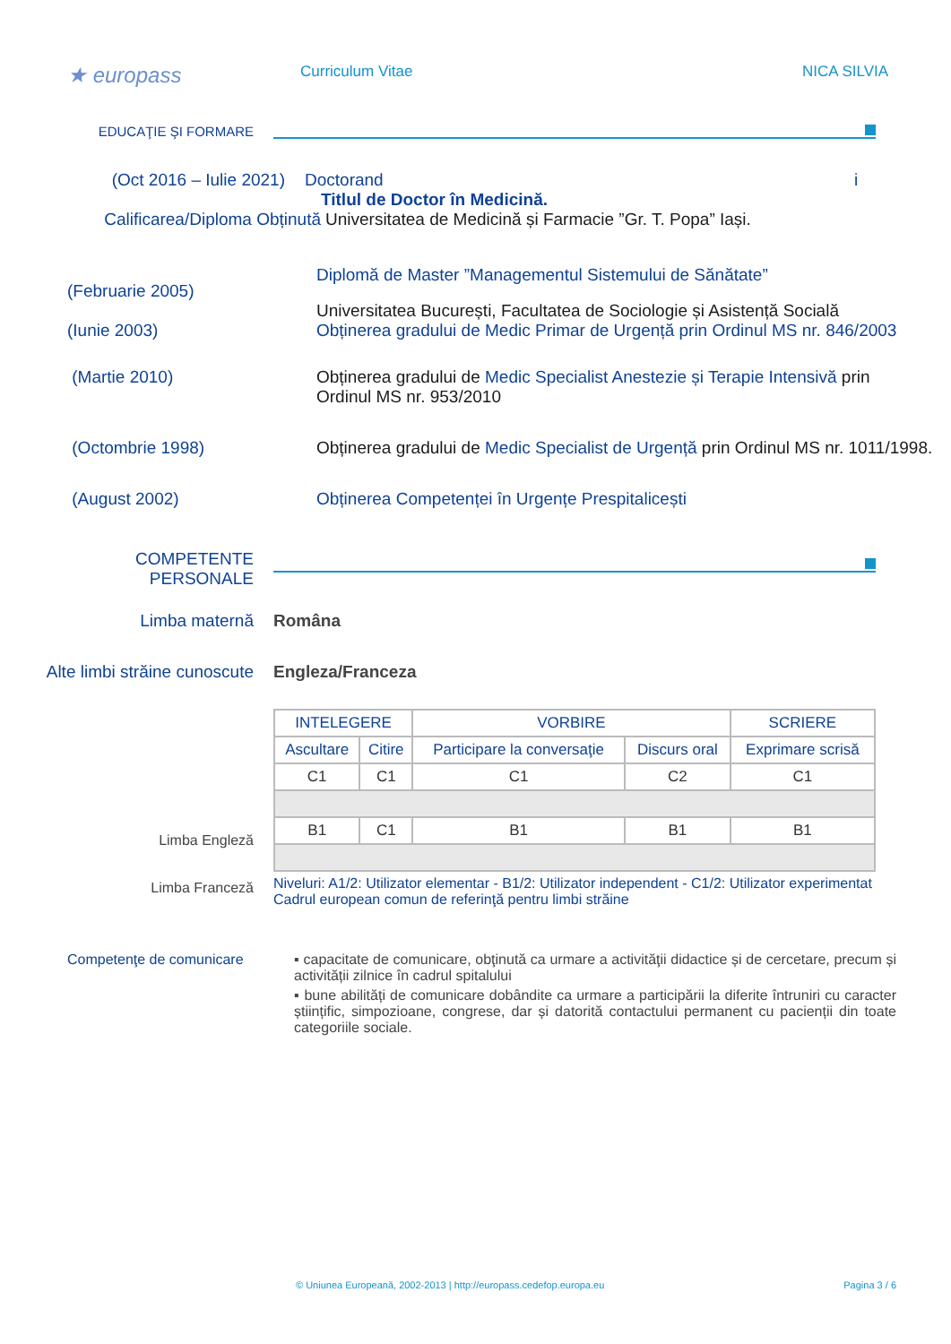★ europass
Curriculum Vitae NICA SILVIA
EDUCAŢIE ŞI FORMARE
(Oct 2016 – Iulie 2021) Doctorand i
Titlul de Doctor în Medicină.
Calificarea/Diploma Obținută Universitatea de Medicină și Farmacie ”Gr. T. Popa” Iași.
(Februarie 2005)
Diplomă de Master ”Managementul Sistemului de Sănătate”
Universitatea București, Facultatea de Sociologie și Asistență Socială
(Iunie 2003) Obținerea gradului de Medic Primar de Urgență prin Ordinul MS nr. 846/2003
(Martie 2010) Obținerea gradului de Medic Specialist Anestezie și Terapie Intensivă prin Ordinul MS nr. 953/2010
(Octombrie 1998) Obținerea gradului de Medic Specialist de Urgență prin Ordinul MS nr. 1011/1998.
(August 2002) Obținerea Competenței în Urgențe Prespitalicești
COMPETENTE
PERSONALE
Limba maternă Româna
Alte limbi străine cunoscute
Engleza/Franceza
Limba Engleză
Limba Franceză
| INTELEGERE | | VORBIRE | | SCRIERE |
| --- | --- | --- | --- | --- |
| Ascultare | Citire | Participare la conversaţie | Discurs oral | Exprimare scrisă |
| C1 | C1 | C1 | C2 | C1 |
| B1 | C1 | B1 | B1 | B1 |
Niveluri: A1/2: Utilizator elementar - B1/2: Utilizator independent - C1/2: Utilizator experimentat
Cadrul european comun de referinţă pentru limbi străine
Competenţe de comunicare ▪ capacitate de comunicare, obţinută ca urmare a activităţii didactice și de cercetare, precum și activității zilnice în cadrul spitalului
▪ bune abilități de comunicare dobândite ca urmare a participării la diferite întruniri cu caracter științific, simpozioane, congrese, dar și datorită contactului permanent cu pacienții din toate categoriile sociale.
© Uniunea Europeană, 2002-2013 | http://europass.cedefop.europa.eu Pagina 3 / 6